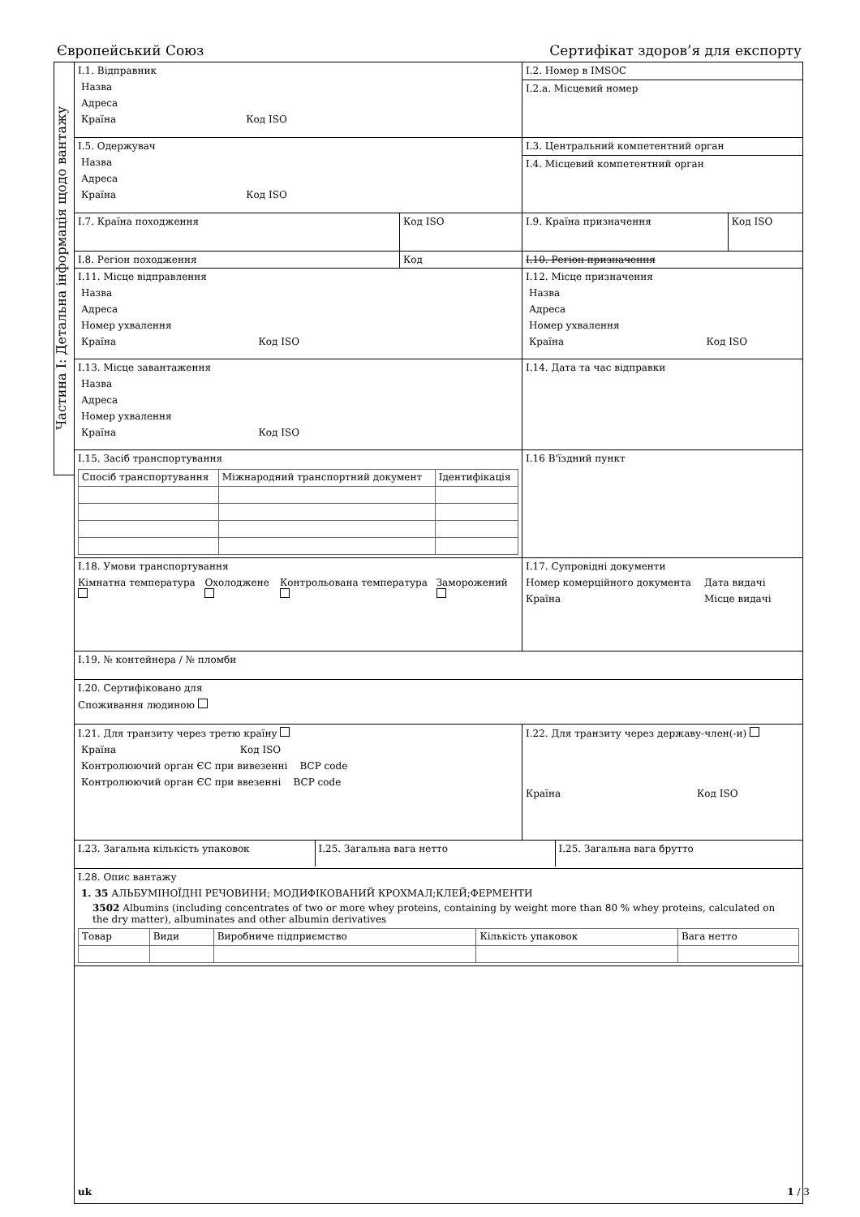Європейський Союз Сертифікат здоров’я для експорту
Частина I: Детальна інформація щодо вантажу
| I.1. Відправник Назва Адреса Країна Код ISO | | I.2. Номер в IMSOC | |
| | | I.2.a. Місцевий номер | |
| I.5. Одержувач Назва Адреса Країна Код ISO | | I.3. Центральний компетентний орган | |
| | | I.4. Місцевий компетентний орган | |
| I.7. Країна походження | Код ISO | I.9. Країна призначення | Код ISO |
| I.8. Регіон походження | Код | I.10. Регіон призначення | |
| I.11. Місце відправлення Назва Адреса Номер ухвалення Країна Код ISO | | I.12. Місце призначення Назва Адреса Номер ухвалення Країна Код ISO | |
| I.13. Місце завантаження Назва Адреса Номер ухвалення Країна Код ISO | | I.14. Дата та час відправки | |
| I.15. Засіб транспортування / Спосіб транспортування / Міжнародний транспортний документ / Ідентифікація / | | I.16 В'їздний пункт | |
| I.18. Умови транспортування Кімнатна температура Охолоджене Контрольована температура Заморожений | | I.17. Супровідні документи Номер комерційного документа Дата видачі Країна Місце видачі | |
| I.19. № контейнера / № пломби | | | |
| I.20. Сертифіковано для Споживання людиною | | | |
| I.21. Для транзиту через третю країну Країна Код ISO Контролюючий орган ЄС при вивезенні BCP code Контролюючий орган ЄС при ввезенні BCP code | | I.22. Для транзиту через державу-член(-и) Країна Код ISO | |
| / I.23. Загальна кількість упаковок / I.25. Загальна вага нетто / I.25. Загальна вага брутто / | | | |
| I.28. Опис вантажу 1. 35 АЛЬБУМІНОЇДНІ РЕЧОВИНИ; МОДИФІКОВАНИЙ КРОХМАЛ;КЛЕЙ;ФЕРМЕНТИ 3502 Albumins (including concentrates of two or more whey proteins, containing by weight more than 80 % whey proteins, calculated on the dry matter), albuminates and other albumin derivatives / Товар / Види / Виробниче підприємство / Кількість упаковок / Вага нетто / | | | |
uk 1 / 3